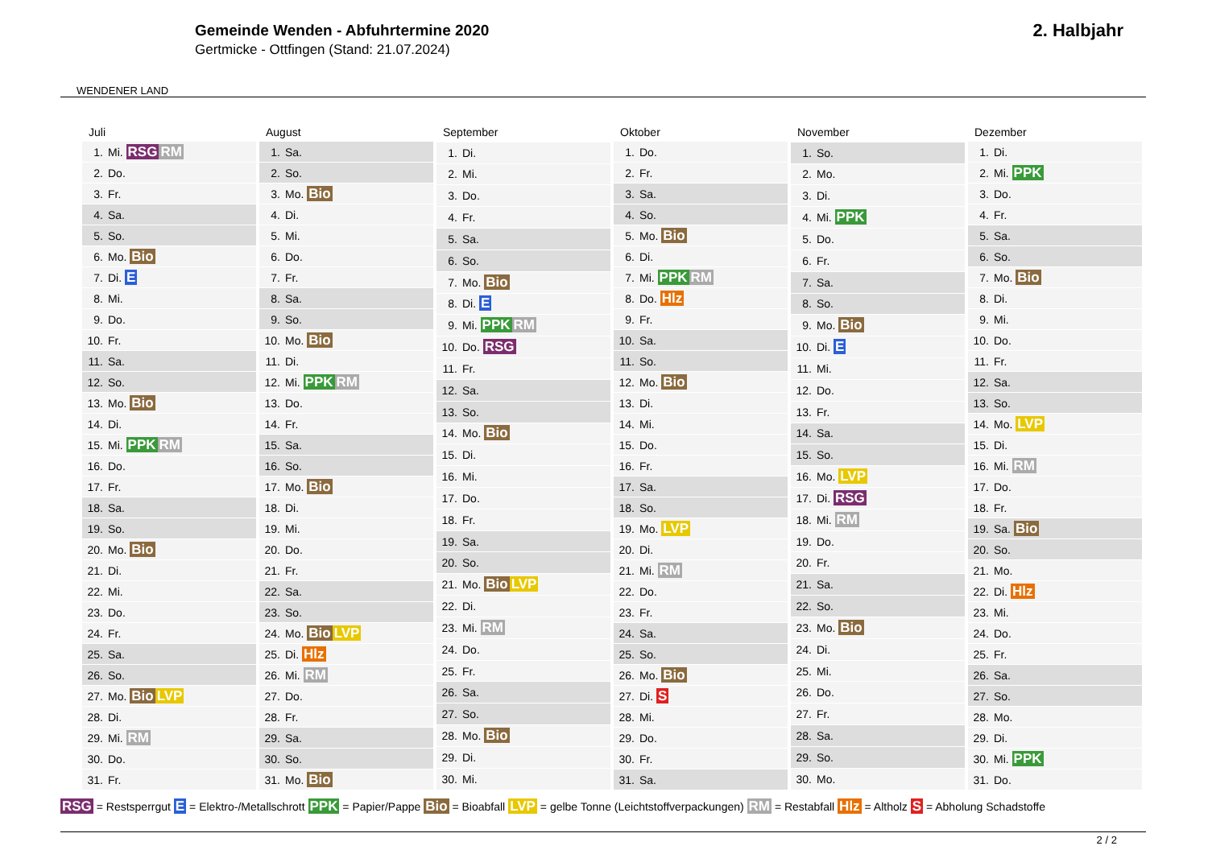WENDENER LAND
Gemeinde Wenden - Abfuhrtermine 2020
Gertmicke - Ottfingen (Stand: 21.07.2024)
2. Halbjahr
| Juli |
| --- |
| 1. Mi. RSG RM |
| 2. Do. |
| 3. Fr. |
| 4. Sa. |
| 5. So. |
| 6. Mo. Bio |
| 7. Di. E |
| 8. Mi. |
| 9. Do. |
| 10. Fr. |
| 11. Sa. |
| 12. So. |
| 13. Mo. Bio |
| 14. Di. |
| 15. Mi. PPK RM |
| 16. Do. |
| 17. Fr. |
| 18. Sa. |
| 19. So. |
| 20. Mo. Bio |
| 21. Di. |
| 22. Mi. |
| 23. Do. |
| 24. Fr. |
| 25. Sa. |
| 26. So. |
| 27. Mo. Bio LVP |
| 28. Di. |
| 29. Mi. RM |
| 30. Do. |
| 31. Fr. |
| August |
| --- |
| 1. Sa. |
| 2. So. |
| 3. Mo. Bio |
| 4. Di. |
| 5. Mi. |
| 6. Do. |
| 7. Fr. |
| 8. Sa. |
| 9. So. |
| 10. Mo. Bio |
| 11. Di. |
| 12. Mi. PPK RM |
| 13. Do. |
| 14. Fr. |
| 15. Sa. |
| 16. So. |
| 17. Mo. Bio |
| 18. Di. |
| 19. Mi. |
| 20. Do. |
| 21. Fr. |
| 22. Sa. |
| 23. So. |
| 24. Mo. Bio LVP |
| 25. Di. Hlz |
| 26. Mi. RM |
| 27. Do. |
| 28. Fr. |
| 29. Sa. |
| 30. So. |
| 31. Mo. Bio |
| September |
| --- |
| 1. Di. |
| 2. Mi. |
| 3. Do. |
| 4. Fr. |
| 5. Sa. |
| 6. So. |
| 7. Mo. Bio |
| 8. Di. E |
| 9. Mi. PPK RM |
| 10. Do. RSG |
| 11. Fr. |
| 12. Sa. |
| 13. So. |
| 14. Mo. Bio |
| 15. Di. |
| 16. Mi. |
| 17. Do. |
| 18. Fr. |
| 19. Sa. |
| 20. So. |
| 21. Mo. Bio LVP |
| 22. Di. |
| 23. Mi. RM |
| 24. Do. |
| 25. Fr. |
| 26. Sa. |
| 27. So. |
| 28. Mo. Bio |
| 29. Di. |
| 30. Mi. |
| Oktober |
| --- |
| 1. Do. |
| 2. Fr. |
| 3. Sa. |
| 4. So. |
| 5. Mo. Bio |
| 6. Di. |
| 7. Mi. PPK RM |
| 8. Do. Hlz |
| 9. Fr. |
| 10. Sa. |
| 11. So. |
| 12. Mo. Bio |
| 13. Di. |
| 14. Mi. |
| 15. Do. |
| 16. Fr. |
| 17. Sa. |
| 18. So. |
| 19. Mo. LVP |
| 20. Di. |
| 21. Mi. RM |
| 22. Do. |
| 23. Fr. |
| 24. Sa. |
| 25. So. |
| 26. Mo. Bio |
| 27. Di. S |
| 28. Mi. |
| 29. Do. |
| 30. Fr. |
| 31. Sa. |
| November |
| --- |
| 1. So. |
| 2. Mo. |
| 3. Di. |
| 4. Mi. PPK |
| 5. Do. |
| 6. Fr. |
| 7. Sa. |
| 8. So. |
| 9. Mo. Bio |
| 10. Di. E |
| 11. Mi. |
| 12. Do. |
| 13. Fr. |
| 14. Sa. |
| 15. So. |
| 16. Mo. LVP |
| 17. Di. RSG |
| 18. Mi. RM |
| 19. Do. |
| 20. Fr. |
| 21. Sa. |
| 22. So. |
| 23. Mo. Bio |
| 24. Di. |
| 25. Mi. |
| 26. Do. |
| 27. Fr. |
| 28. Sa. |
| 29. So. |
| 30. Mo. |
| Dezember |
| --- |
| 1. Di. |
| 2. Mi. PPK |
| 3. Do. |
| 4. Fr. |
| 5. Sa. |
| 6. So. |
| 7. Mo. Bio |
| 8. Di. |
| 9. Mi. |
| 10. Do. |
| 11. Fr. |
| 12. Sa. |
| 13. So. |
| 14. Mo. LVP |
| 15. Di. |
| 16. Mi. RM |
| 17. Do. |
| 18. Fr. |
| 19. Sa. Bio |
| 20. So. |
| 21. Mo. |
| 22. Di. Hlz |
| 23. Mi. |
| 24. Do. |
| 25. Fr. |
| 26. Sa. |
| 27. So. |
| 28. Mo. |
| 29. Di. |
| 30. Mi. PPK |
| 31. Do. |
RSG = Restsperrgut E = Elektro-/Metallschrott PPK = Papier/Pappe Bio = Bioabfall LVP = gelbe Tonne (Leichtstoffverpackungen) RM = Restabfall Hlz = Altholz S = Abholung Schadstoffe
2 / 2